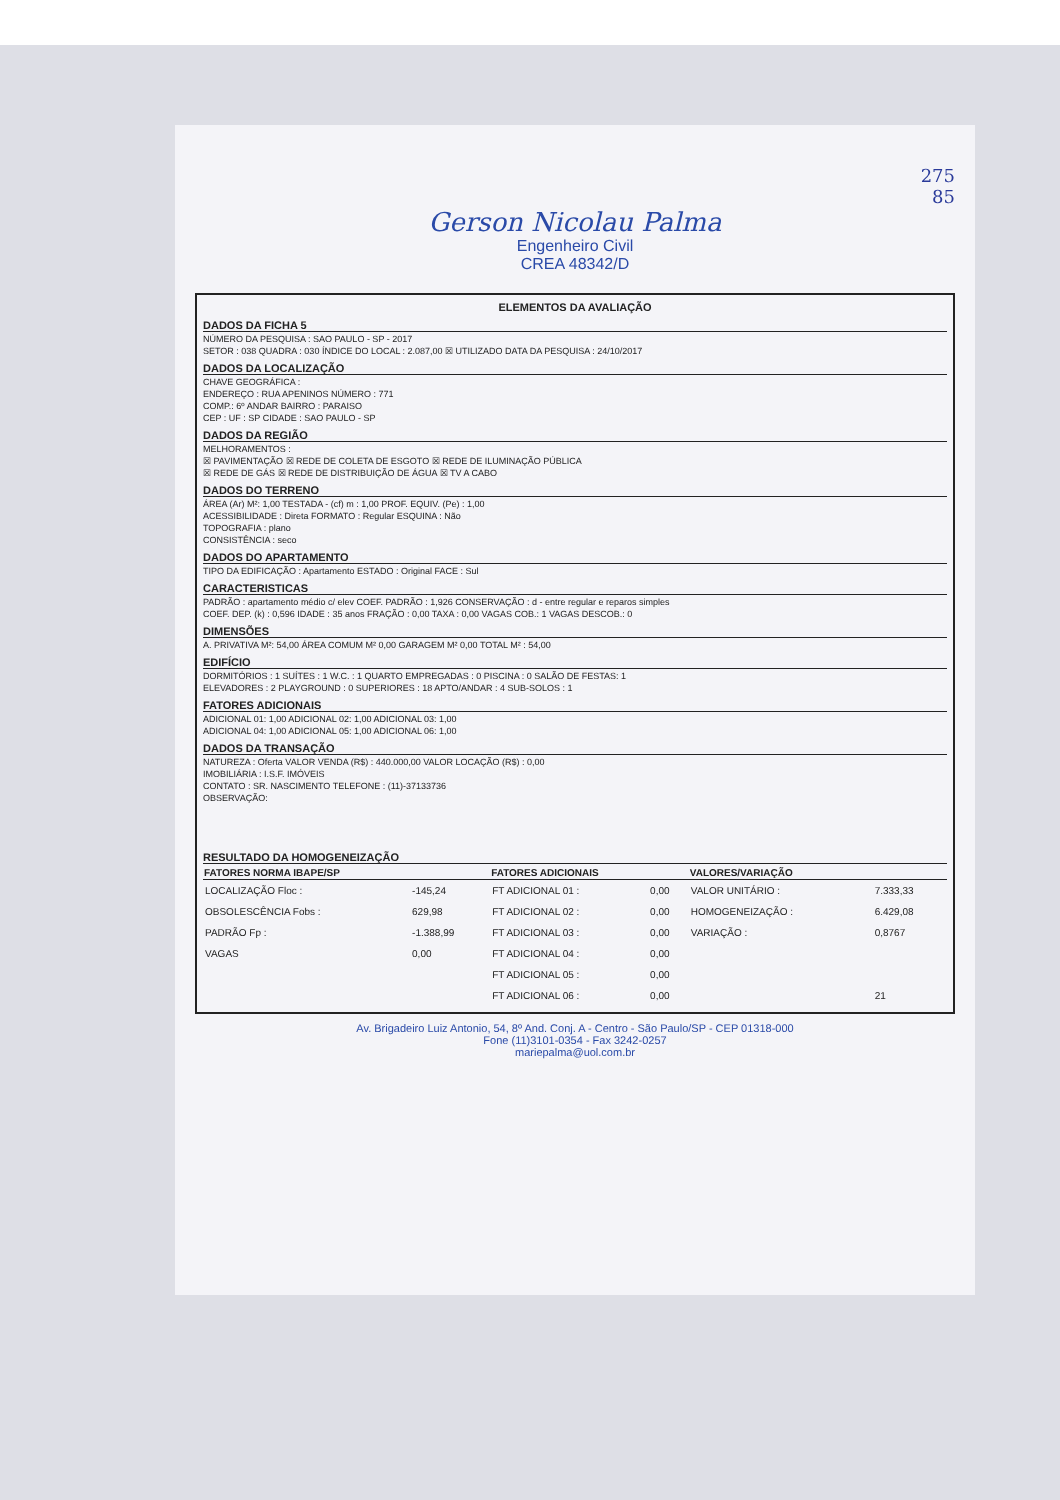275
85
Gerson Nicolau Palma
Engenheiro Civil
CREA 48342/D
ELEMENTOS DA AVALIAÇÃO
DADOS DA FICHA 5
NÚMERO DA PESQUISA : SAO PAULO - SP - 2017
SETOR : 038 QUADRA : 030 ÍNDICE DO LOCAL : 2.087,00 ☒ UTILIZADO DATA DA PESQUISA : 24/10/2017
DADOS DA LOCALIZAÇÃO
CHAVE GEOGRÁFICA :
ENDEREÇO : RUA APENINOS NÚMERO : 771
COMP.: 6º ANDAR BAIRRO : PARAISO
CEP : UF : SP CIDADE : SAO PAULO - SP
DADOS DA REGIÃO
MELHORAMENTOS :
☒ PAVIMENTAÇÃO ☒ REDE DE COLETA DE ESGOTO ☒ REDE DE ILUMINAÇÃO PÚBLICA
☒ REDE DE GÁS ☒ REDE DE DISTRIBUIÇÃO DE ÁGUA ☒ TV A CABO
DADOS DO TERRENO
ÁREA (Ar) M²: 1,00 TESTADA - (cf) m : 1,00 PROF. EQUIV. (Pe) : 1,00
ACESSIBILIDADE : Direta FORMATO : Regular ESQUINA : Não
TOPOGRAFIA : plano
CONSISTÊNCIA : seco
DADOS DO APARTAMENTO
TIPO DA EDIFICAÇÃO : Apartamento ESTADO : Original FACE : Sul
CARACTERISTICAS
PADRÃO : apartamento médio c/ elev COEF. PADRÃO : 1,926 CONSERVAÇÃO : d - entre regular e reparos simples
COEF. DEP. (k) : 0,596 IDADE : 35 anos FRAÇÃO : 0,00 TAXA : 0,00 VAGAS COB.: 1 VAGAS DESCOB.: 0
DIMENSÕES
A. PRIVATIVA M²: 54,00 ÁREA COMUM M² 0,00 GARAGEM M² 0,00 TOTAL M² : 54,00
EDIFÍCIO
DORMITÓRIOS : 1 SUÍTES : 1 W.C. : 1 QUARTO EMPREGADAS : 0 PISCINA : 0 SALÃO DE FESTAS: 1
ELEVADORES : 2 PLAYGROUND : 0 SUPERIORES : 18 APTO/ANDAR : 4 SUB-SOLOS : 1
FATORES ADICIONAIS
ADICIONAL 01: 1,00 ADICIONAL 02: 1,00 ADICIONAL 03: 1,00
ADICIONAL 04: 1,00 ADICIONAL 05: 1,00 ADICIONAL 06: 1,00
DADOS DA TRANSAÇÃO
NATUREZA : Oferta VALOR VENDA (R$) : 440.000,00 VALOR LOCAÇÃO (R$) : 0,00
IMOBILIÁRIA : I.S.F. IMÓVEIS
CONTATO : SR. NASCIMENTO TELEFONE : (11)-37133736
OBSERVAÇÃO:
RESULTADO DA HOMOGENEIZAÇÃO
| FATORES NORMA IBAPE/SP | | FATORES ADICIONAIS | | VALORES/VARIAÇÃO | |
| --- | --- | --- | --- | --- | --- |
| LOCALIZAÇÃO Floc : | -145,24 | FT ADICIONAL 01 : | 0,00 | VALOR UNITÁRIO : | 7.333,33 |
| OBSOLESCÊNCIA Fobs : | 629,98 | FT ADICIONAL 02 : | 0,00 | HOMOGENEIZAÇÃO : | 6.429,08 |
| PADRÃO Fp : | -1.388,99 | FT ADICIONAL 03 : | 0,00 | VARIAÇÃO : | 0,8767 |
| VAGAS | 0,00 | FT ADICIONAL 04 : | 0,00 | | |
| | | FT ADICIONAL 05 : | 0,00 | | |
| | | FT ADICIONAL 06 : | 0,00 | | 21 |
Av. Brigadeiro Luiz Antonio, 54, 8º And. Conj. A - Centro - São Paulo/SP - CEP 01318-000
Fone (11)3101-0354 - Fax 3242-0257
mariepalma@uol.com.br